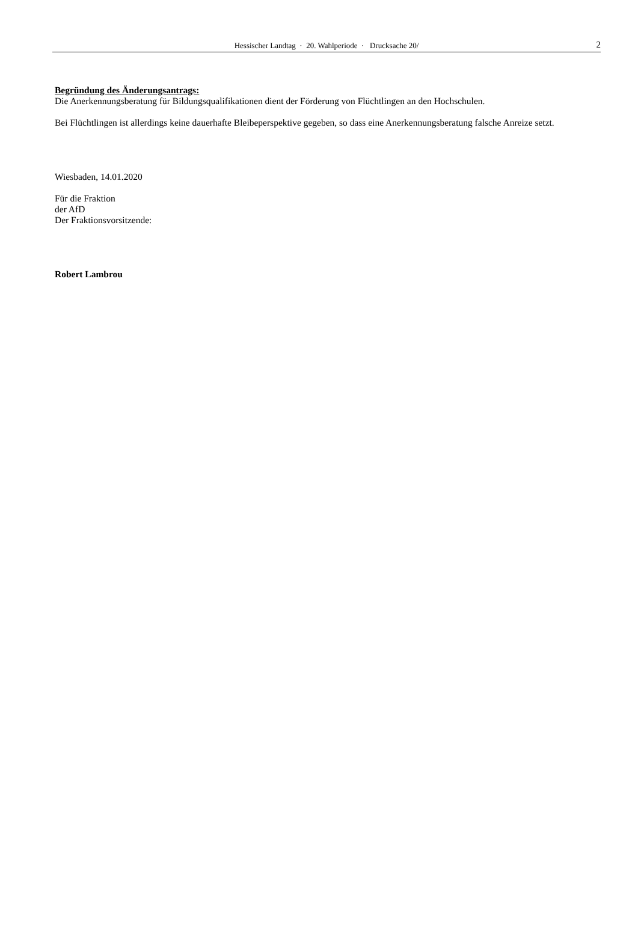Hessischer Landtag · 20. Wahlperiode · Drucksache 20/ 2
Begründung des Änderungsantrags:
Die Anerkennungsberatung für Bildungsqualifikationen dient der Förderung von Flüchtlingen an den Hochschulen.
Bei Flüchtlingen ist allerdings keine dauerhafte Bleibeperspektive gegeben, so dass eine Anerkennungsberatung falsche Anreize setzt.
Wiesbaden, 14.01.2020
Für die Fraktion
der AfD
Der Fraktionsvorsitzende:
Robert Lambrou